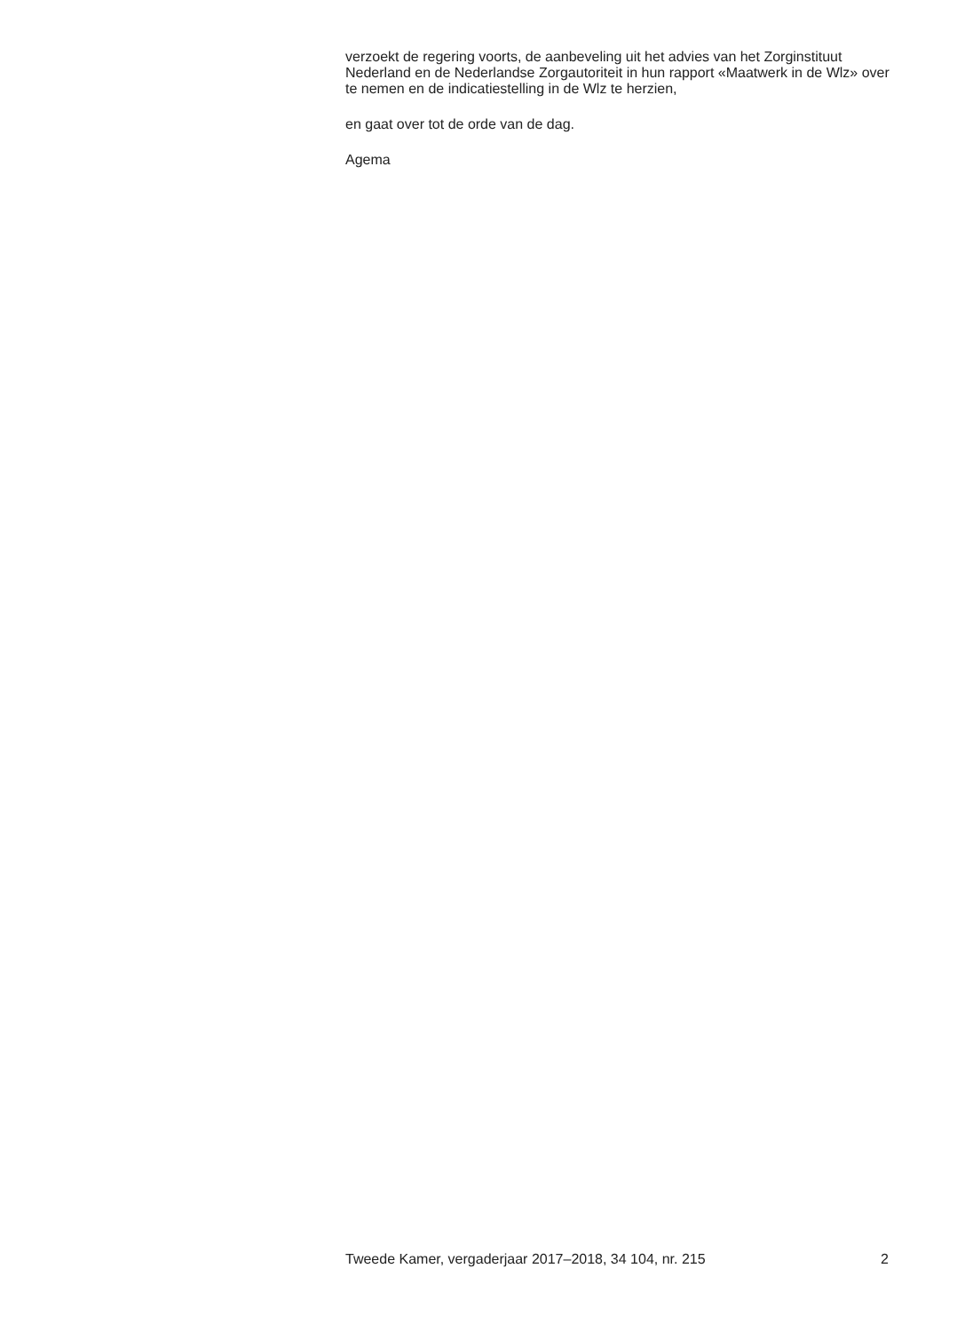verzoekt de regering voorts, de aanbeveling uit het advies van het Zorginstituut Nederland en de Nederlandse Zorgautoriteit in hun rapport «Maatwerk in de Wlz» over te nemen en de indicatiestelling in de Wlz te herzien,
en gaat over tot de orde van de dag.
Agema
Tweede Kamer, vergaderjaar 2017–2018, 34 104, nr. 215 2